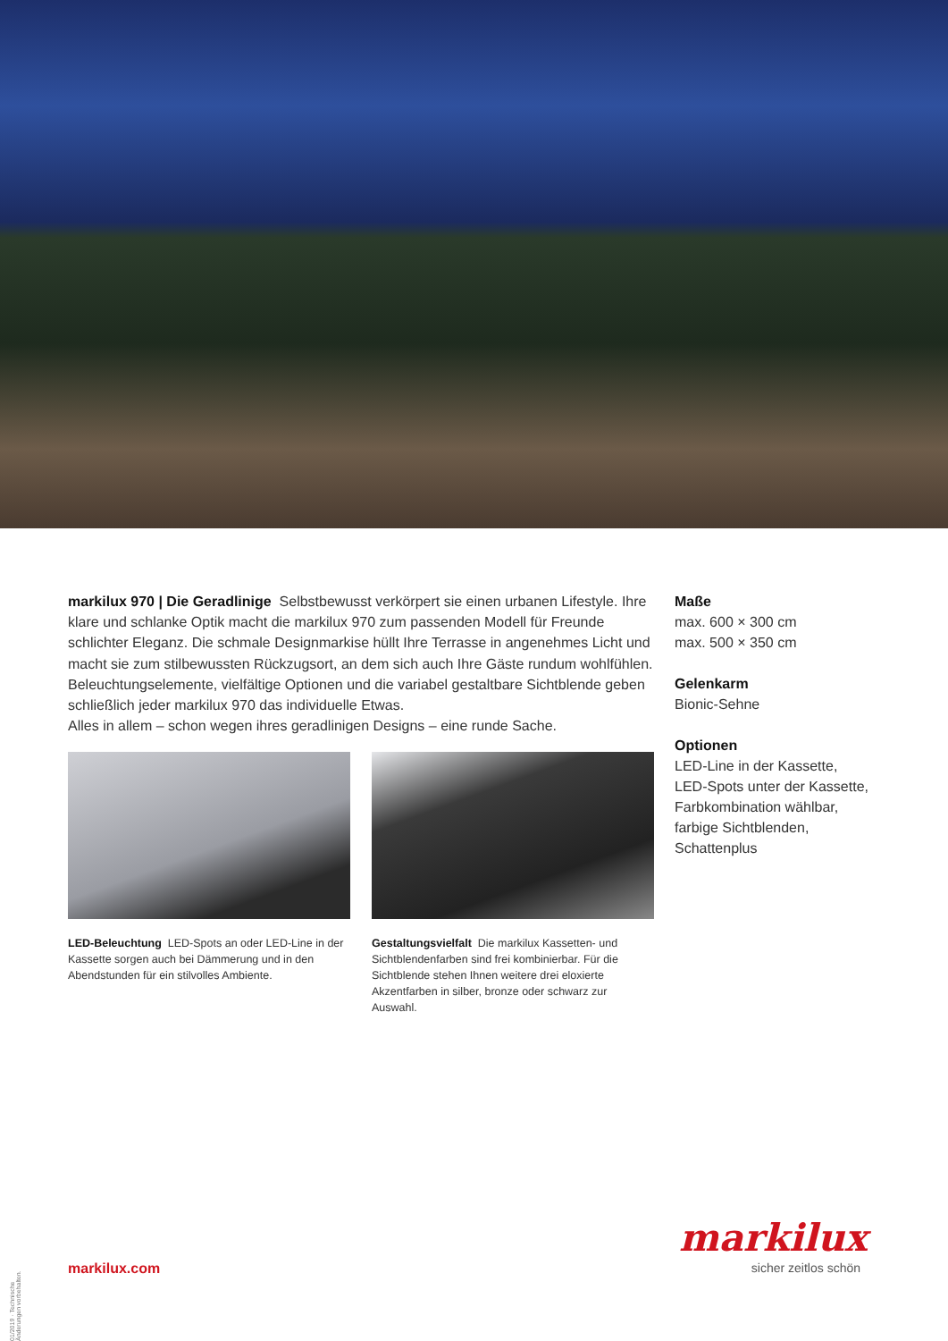markilux 970 | Die Geradlinige Selbstbewusst verkörpert sie einen urbanen Lifestyle. Ihre klare und schlanke Optik macht die markilux 970 zum passenden Modell für Freunde schlichter Eleganz. Die schmale Designmarkise hüllt Ihre Terrasse in angenehmes Licht und macht sie zum stilbewussten Rückzugsort, an dem sich auch Ihre Gäste rundum wohlfühlen. Beleuchtungselemente, vielfältige Optionen und die variabel gestaltbare Sichtblende geben schließlich jeder markilux 970 das individuelle Etwas.
Alles in allem – schon wegen ihres geradlinigen Designs – eine runde Sache.
LED-Beleuchtung LED-Spots an oder LED-Line in der Kassette sorgen auch bei Dämmerung und in den Abendstunden für ein stilvolles Ambiente.
Gestaltungsvielfalt Die markilux Kassetten- und Sichtblendenfarben sind frei kombinierbar. Für die Sichtblende stehen Ihnen weitere drei eloxierte Akzentfarben in silber, bronze oder schwarz zur Auswahl.
Maße
max. 600 × 300 cm
max. 500 × 350 cm
Gelenkarm
Bionic-Sehne
Optionen
LED-Line in der Kassette,
LED-Spots unter der Kassette,
Farbkombination wählbar,
farbige Sichtblenden,
Schattenplus
01/2019 · Technische Änderungen vorbehalten.
markilux.com
markilux
sicher zeitlos schön